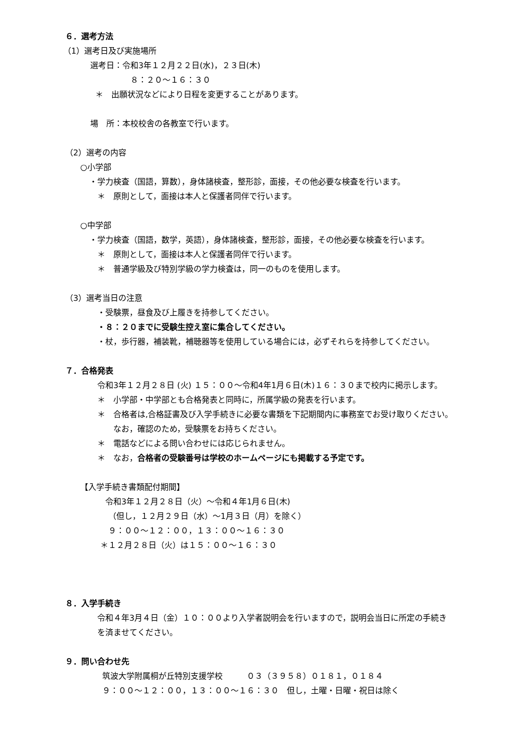６．選考方法
（1）選考日及び実施場所
選考日：令和3年１２月２２日(水)，２３日(木)
８：２０〜１６：３０
＊　出願状況などにより日程を変更することがあります。
場　所：本校校舎の各教室で行います。
（2）選考の内容
○小学部
・学力検査（国語，算数），身体諸検査，整形診，面接，その他必要な検査を行います。
＊　原則として，面接は本人と保護者同伴で行います。
○中学部
・学力検査（国語，数学，英語），身体諸検査，整形診，面接，その他必要な検査を行います。
＊　原則として，面接は本人と保護者同伴で行います。
＊　普通学級及び特別学級の学力検査は，同一のものを使用します。
（3）選考当日の注意
・受験票，昼食及び上履きを持参してください。
・８：２０までに受験生控え室に集合してください。
・杖，歩行器，補装靴，補聴器等を使用している場合には，必ずそれらを持参してください。
７．合格発表
令和3年１２月２８日 (火) １５：００〜令和4年1月６日(木)１６：３０まで校内に掲示します。
＊　小学部・中学部とも合格発表と同時に，所属学級の発表を行います。
＊　合格者は,合格証書及び入学手続きに必要な書類を下記期間内に事務室でお受け取りください。
なお，確認のため，受験票をお持ちください。
＊　電話などによる問い合わせには応じられません。
＊　なお，合格者の受験番号は学校のホームページにも掲載する予定です。
【入学手続き書類配付期間】
令和3年１２月２８日（火）〜令和４年1月６日(木)
（但し，１２月２９日（水）〜1月３日（月）を除く）
９：００〜１２：００，１３：００〜１６：３０
＊１２月２８日（火）は１５：００〜１６：３０
８．入学手続き
令和４年3月４日（金）１０：００より入学者説明会を行いますので，説明会当日に所定の手続き
を済ませてください。
９．問い合わせ先
筑波大学附属桐が丘特別支援学校　　　０３（３９５８）０１８１，０１８４
９：００〜１２：００，１３：００〜１６：３０　但し，土曜・日曜・祝日は除く